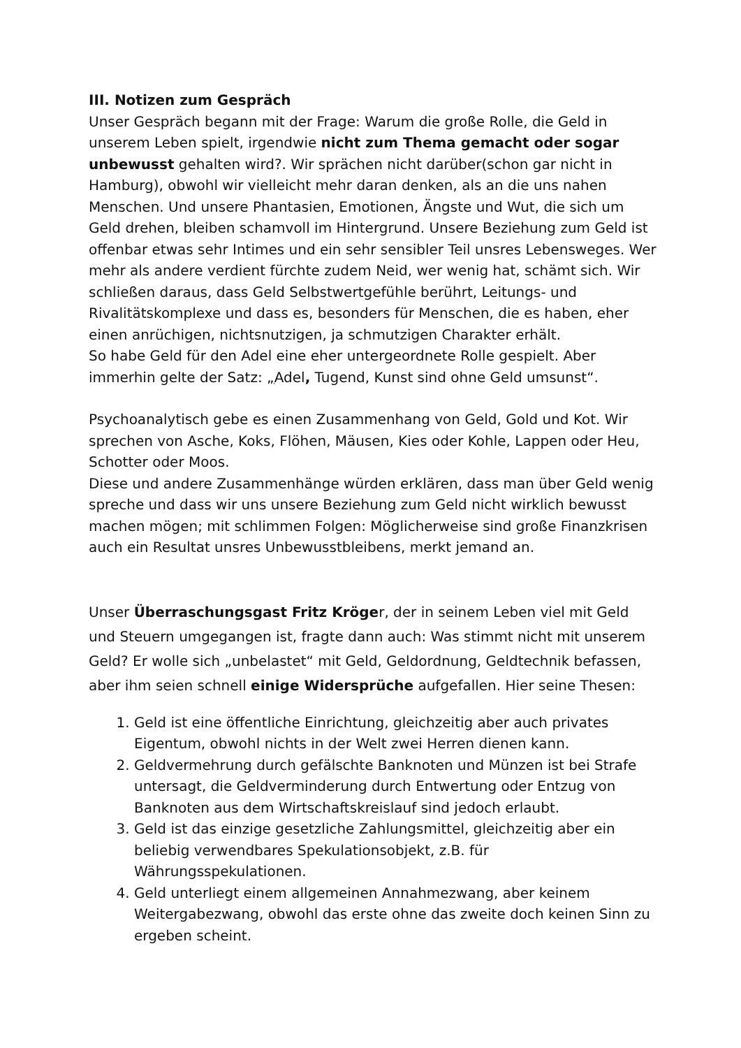III. Notizen zum Gespräch
Unser Gespräch begann mit der Frage: Warum die große Rolle, die Geld in unserem Leben spielt, irgendwie nicht zum Thema gemacht oder sogar unbewusst gehalten wird?. Wir sprächen nicht darüber(schon gar nicht in Hamburg), obwohl wir vielleicht mehr daran denken, als an die uns nahen Menschen. Und unsere Phantasien, Emotionen, Ängste und Wut, die sich um Geld drehen, bleiben schamvoll im Hintergrund. Unsere Beziehung zum Geld ist offenbar etwas sehr Intimes und ein sehr sensibler Teil unsres Lebensweges. Wer mehr als andere verdient fürchte zudem Neid, wer wenig hat, schämt sich. Wir schließen daraus, dass Geld Selbstwertgefühle berührt, Leitungs- und Rivalitätskomplexe und dass es, besonders für Menschen, die es haben, eher einen anrüchigen, nichtsnutzigen, ja schmutzigen Charakter erhält.
So habe Geld für den Adel eine eher untergeordnete Rolle gespielt. Aber immerhin gelte der Satz: „Adel, Tugend, Kunst sind ohne Geld umsunst“.
Psychoanalytisch gebe es einen Zusammenhang von Geld, Gold und Kot. Wir sprechen von Asche, Koks, Flöhen, Mäusen, Kies oder Kohle, Lappen oder Heu, Schotter oder Moos.
Diese und andere Zusammenhänge würden erklären, dass man über Geld wenig spreche und dass wir uns unsere Beziehung zum Geld nicht wirklich bewusst machen mögen; mit schlimmen Folgen: Möglicherweise sind große Finanzkrisen auch ein Resultat unsres Unbewusstbleibens, merkt jemand an.
Unser Überraschungsgast Fritz Kröger, der in seinem Leben viel mit Geld und Steuern umgegangen ist, fragte dann auch: Was stimmt nicht mit unserem Geld? Er wolle sich „unbelastet“ mit Geld, Geldordnung, Geldtechnik befassen, aber ihm seien schnell einige Widersprüche aufgefallen. Hier seine Thesen:
1. Geld ist eine öffentliche Einrichtung, gleichzeitig aber auch privates Eigentum, obwohl nichts in der Welt zwei Herren dienen kann.
2. Geldvermehrung durch gefälschte Banknoten und Münzen ist bei Strafe untersagt, die Geldverminderung durch Entwertung oder Entzug von Banknoten aus dem Wirtschaftskreislauf sind jedoch erlaubt.
3. Geld ist das einzige gesetzliche Zahlungsmittel, gleichzeitig aber ein beliebig verwendbares Spekulationsobjekt, z.B. für Währungsspekulationen.
4. Geld unterliegt einem allgemeinen Annahmezwang, aber keinem Weitergabezwang, obwohl das erste ohne das zweite doch keinen Sinn zu ergeben scheint.